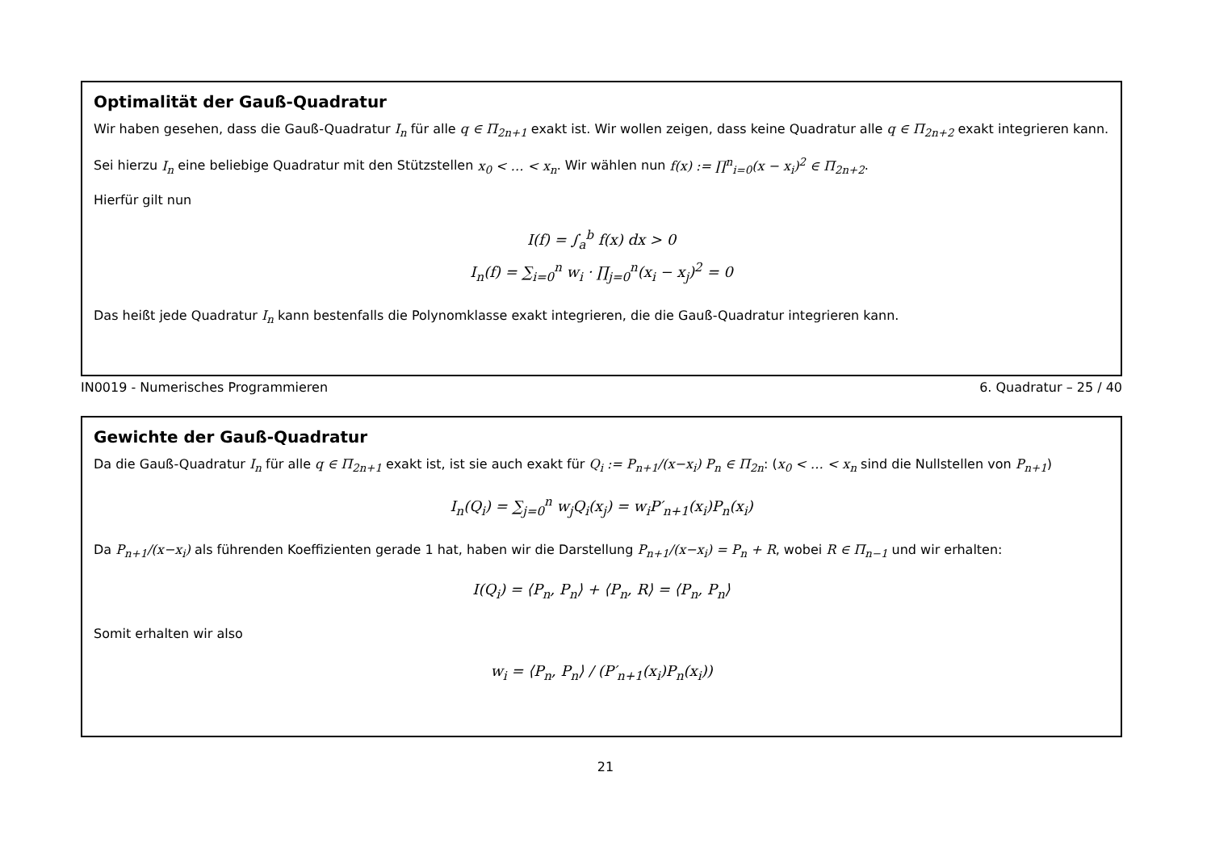Optimalität der Gauß-Quadratur
Wir haben gesehen, dass die Gauß-Quadratur I<sub>n</sub> für alle q ∈ Π<sub>2n+1</sub> exakt ist. Wir wollen zeigen, dass keine Quadratur alle q ∈ Π<sub>2n+2</sub> exakt integrieren kann.
Sei hierzu I<sub>n</sub> eine beliebige Quadratur mit den Stützstellen x<sub>0</sub> < … < x<sub>n</sub>. Wir wählen nun f(x) := ∏<sup>n</sup><sub>i=0</sub>(x − x<sub>i</sub>)<sup>2</sup> ∈ Π<sub>2n+2</sub>.
Hierfür gilt nun
I(f) = ∫<sub>a</sub><sup>b</sup> f(x) dx > 0
I<sub>n</sub>(f) = ∑<sub>i=0</sub><sup>n</sup> w<sub>i</sub> · ∏<sub>j=0</sub><sup>n</sup>(x<sub>i</sub> − x<sub>j</sub>)<sup>2</sup> = 0
Das heißt jede Quadratur I<sub>n</sub> kann bestenfalls die Polynomklasse exakt integrieren, die die Gauß-Quadratur integrieren kann.
IN0019 - Numerisches Programmieren 6. Quadratur – 25 / 40
Gewichte der Gauß-Quadratur
Da die Gauß-Quadratur I<sub>n</sub> für alle q ∈ Π<sub>2n+1</sub> exakt ist, ist sie auch exakt für Q<sub>i</sub> := P<sub>n+1</sub>/(x−x<sub>i</sub>) P<sub>n</sub> ∈ Π<sub>2n</sub>: (x<sub>0</sub> < … < x<sub>n</sub> sind die Nullstellen von P<sub>n+1</sub>)
I<sub>n</sub>(Q<sub>i</sub>) = ∑<sub>j=0</sub><sup>n</sup> w<sub>j</sub>Q<sub>i</sub>(x<sub>j</sub>) = w<sub>i</sub>P′<sub>n+1</sub>(x<sub>i</sub>)P<sub>n</sub>(x<sub>i</sub>)
Da P<sub>n+1</sub>/(x−x<sub>i</sub>) als führenden Koeffizienten gerade 1 hat, haben wir die Darstellung P<sub>n+1</sub>/(x−x<sub>i</sub>) = P<sub>n</sub> + R, wobei R ∈ Π<sub>n−1</sub> und wir erhalten:
I(Q<sub>i</sub>) = ⟨P<sub>n</sub>, P<sub>n</sub>⟩ + ⟨P<sub>n</sub>, R⟩ = ⟨P<sub>n</sub>, P<sub>n</sub>⟩
Somit erhalten wir also
w<sub>i</sub> = ⟨P<sub>n</sub>, P<sub>n</sub>⟩ / (P′<sub>n+1</sub>(x<sub>i</sub>)P<sub>n</sub>(x<sub>i</sub>))
21